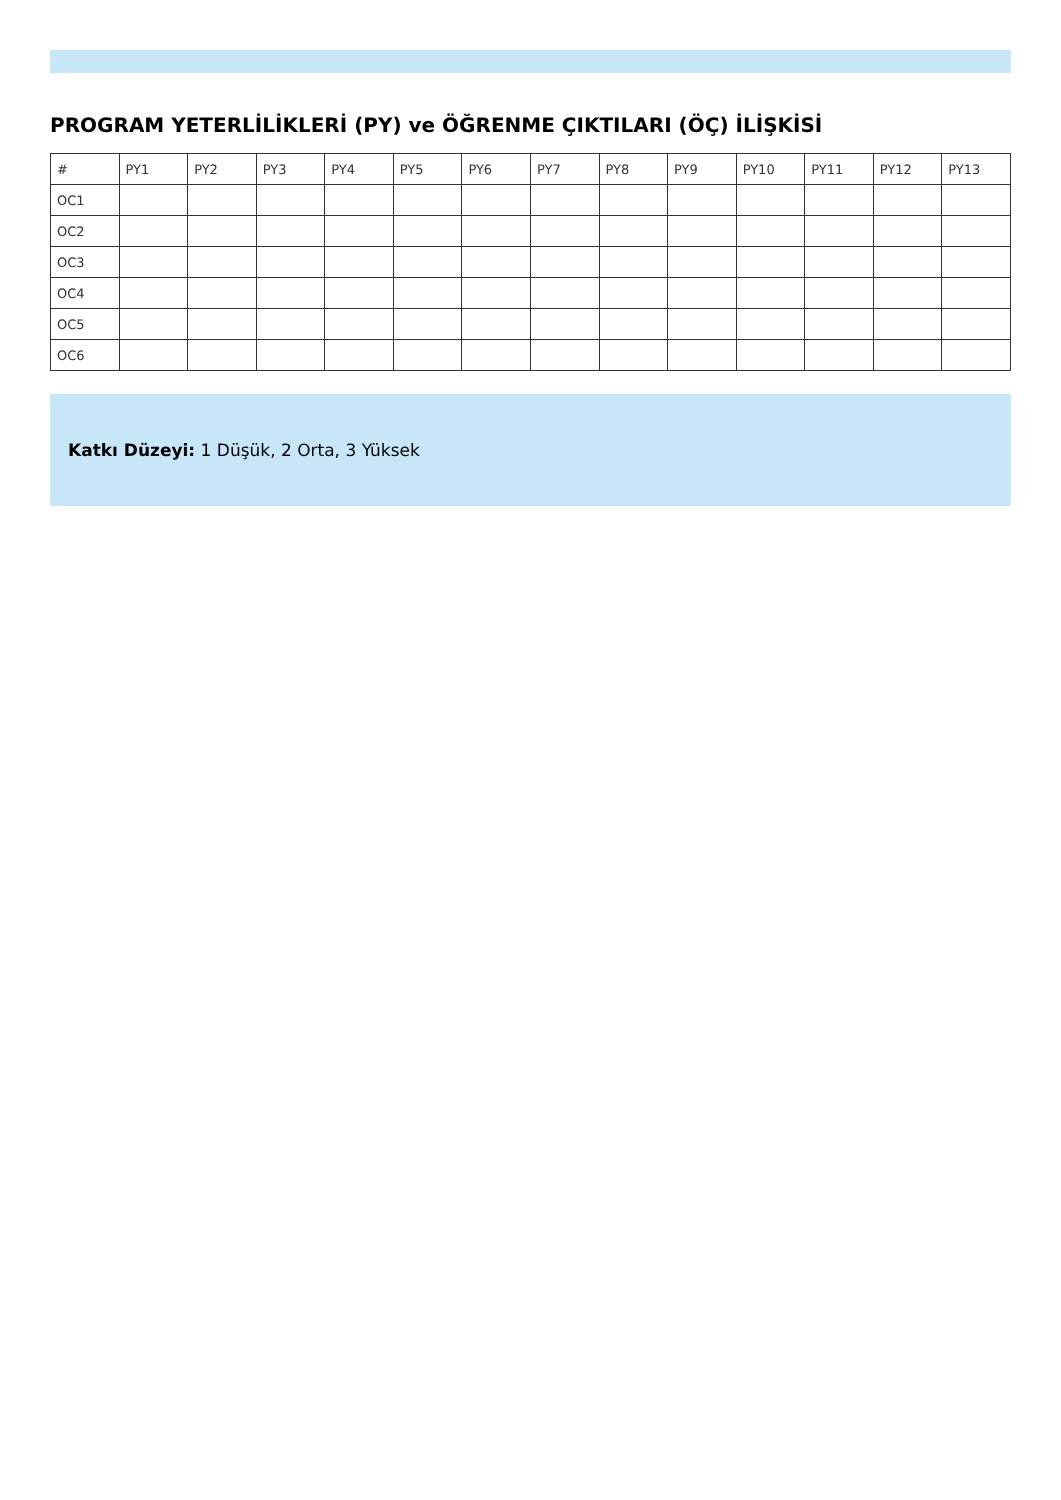PROGRAM YETERLİLİKLERİ (PY) ve ÖĞRENME ÇIKTILARI (ÖÇ) İLİŞKİSİ
| # | PY1 | PY2 | PY3 | PY4 | PY5 | PY6 | PY7 | PY8 | PY9 | PY10 | PY11 | PY12 | PY13 |
| OC1 | | | | | | | | | | | | | |
| OC2 | | | | | | | | | | | | | |
| OC3 | | | | | | | | | | | | | |
| OC4 | | | | | | | | | | | | | |
| OC5 | | | | | | | | | | | | | |
| OC6 | | | | | | | | | | | | | |
Katkı Düzeyi: 1 Düşük, 2 Orta, 3 Yüksek